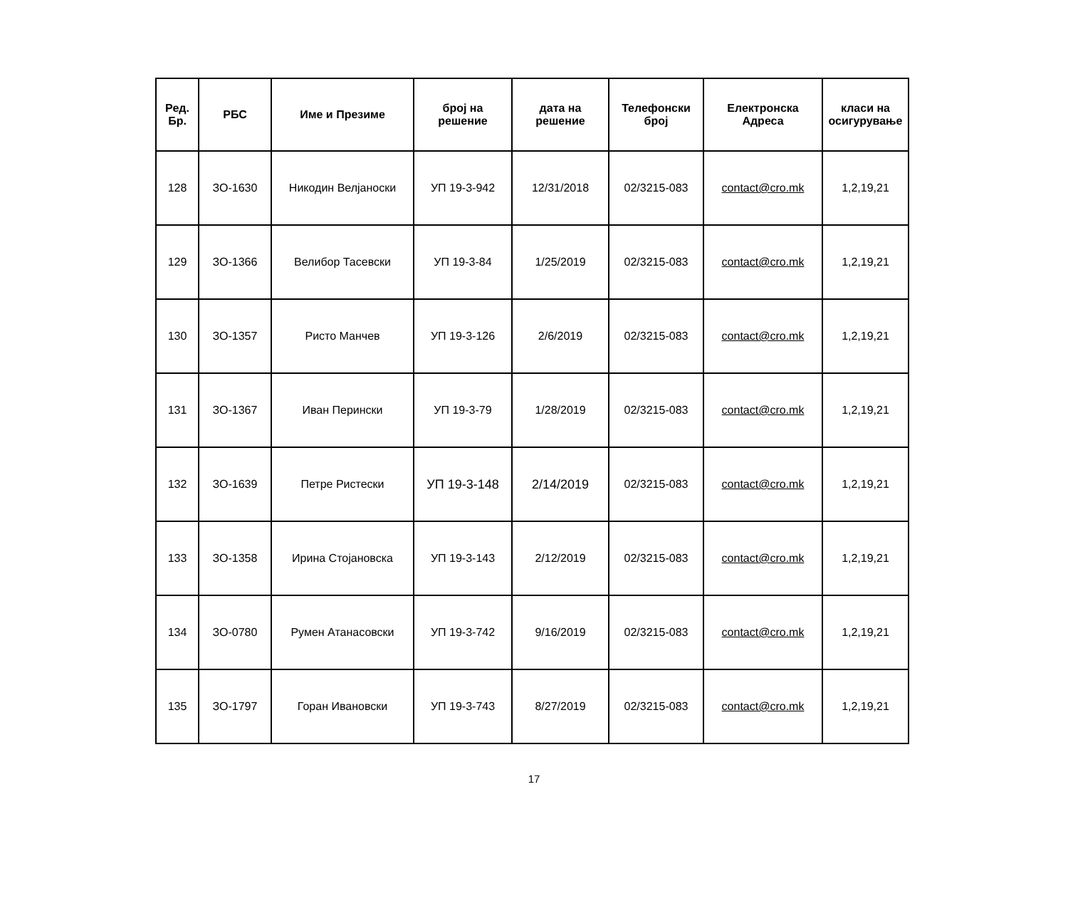| Ред. Бр. | РБС | Име и Презиме | број на решение | дата на решение | Телефонски број | Електронска Адреса | класи на осигурување |
| --- | --- | --- | --- | --- | --- | --- | --- |
| 128 | ЗО-1630 | Никодин Велјаноски | УП 19-3-942 | 12/31/2018 | 02/3215-083 | contact@cro.mk | 1,2,19,21 |
| 129 | ЗО-1366 | Велибор Тасевски | УП 19-3-84 | 1/25/2019 | 02/3215-083 | contact@cro.mk | 1,2,19,21 |
| 130 | ЗО-1357 | Ристо Манчев | УП 19-3-126 | 2/6/2019 | 02/3215-083 | contact@cro.mk | 1,2,19,21 |
| 131 | ЗО-1367 | Иван Перински | УП 19-3-79 | 1/28/2019 | 02/3215-083 | contact@cro.mk | 1,2,19,21 |
| 132 | ЗО-1639 | Петре Ристески | УП 19-3-148 | 2/14/2019 | 02/3215-083 | contact@cro.mk | 1,2,19,21 |
| 133 | ЗО-1358 | Ирина Стојановска | УП 19-3-143 | 2/12/2019 | 02/3215-083 | contact@cro.mk | 1,2,19,21 |
| 134 | ЗО-0780 | Румен Атанасовски | УП 19-3-742 | 9/16/2019 | 02/3215-083 | contact@cro.mk | 1,2,19,21 |
| 135 | ЗО-1797 | Горан Ивановски | УП 19-3-743 | 8/27/2019 | 02/3215-083 | contact@cro.mk | 1,2,19,21 |
17